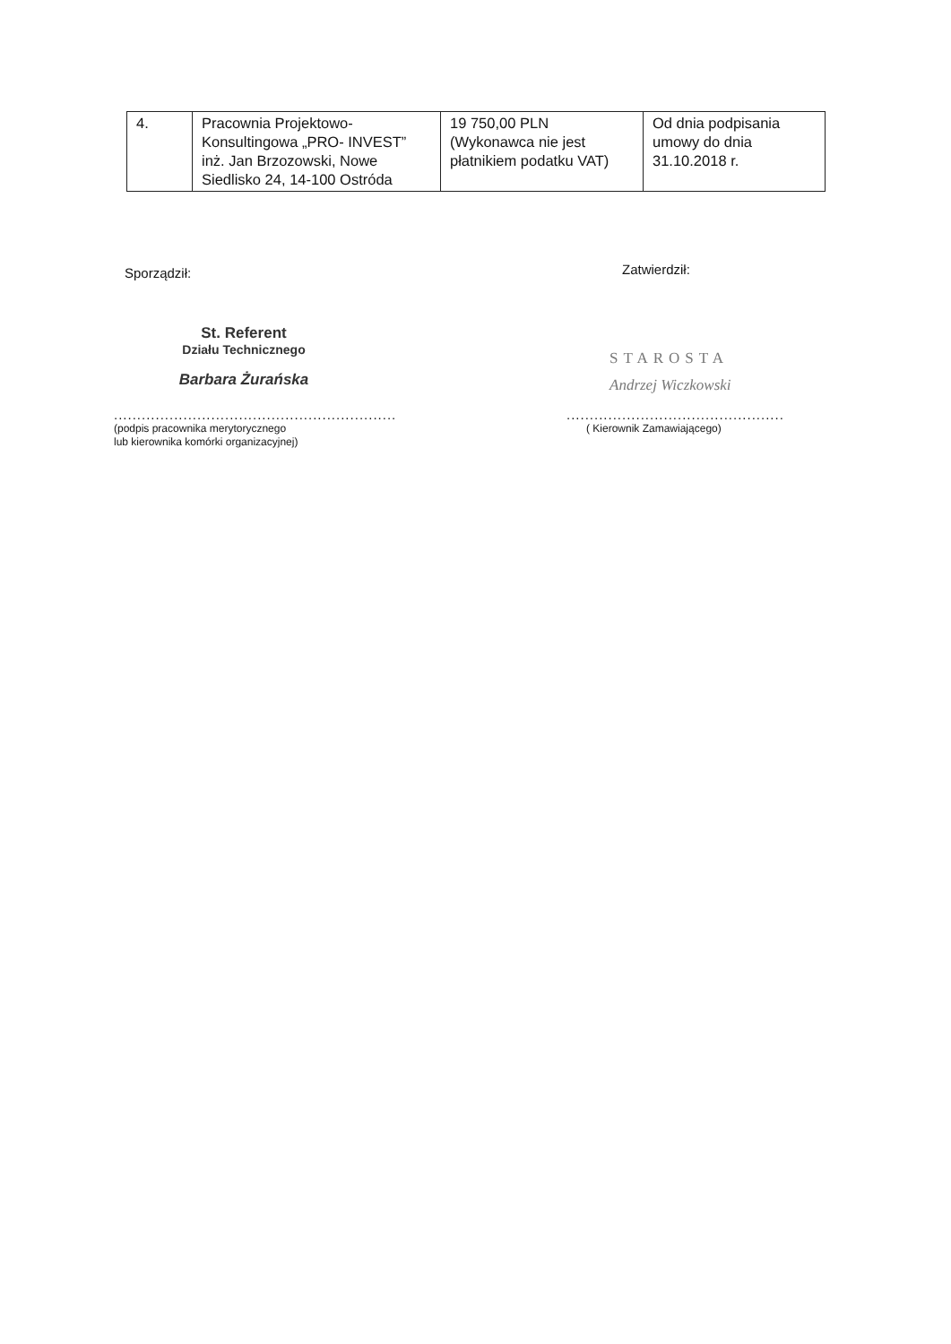| 4. | Pracownia Projektowo-Konsultingowa „PRO- INVEST” inż. Jan Brzozowski, Nowe Siedlisko 24, 14-100 Ostróda | 19 750,00 PLN (Wykonawca nie jest płatnikiem podatku VAT) | Od dnia podpisania umowy do dnia 31.10.2018 r. |
Sporządził:
St. Referent
Działu Technicznego
Barbara Żurańska
.............................................................
(podpis pracownika merytorycznego
lub kierownika komórki organizacyjnej)
Zatwierdził:
STAROSTA
Andrzej Wiczkowski
...............................................
( Kierownik Zamawiającego)